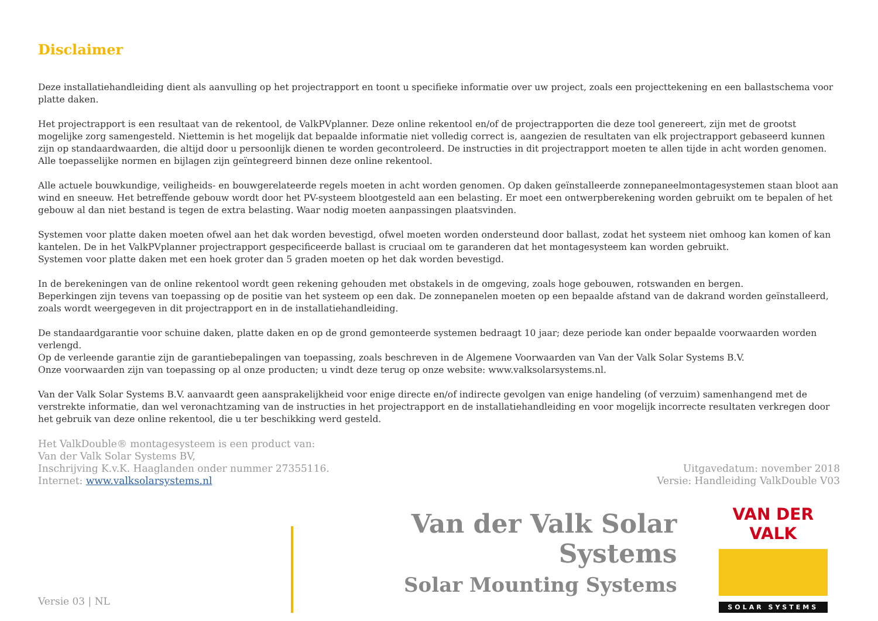Disclaimer
Deze installatiehandleiding dient als aanvulling op het projectrapport en toont u specifieke informatie over uw project, zoals een projecttekening en een ballastschema voor platte daken.
Het projectrapport is een resultaat van de rekentool, de ValkPVplanner. Deze online rekentool en/of de projectrapporten die deze tool genereert, zijn met de grootst mogelijke zorg samengesteld. Niettemin is het mogelijk dat bepaalde informatie niet volledig correct is, aangezien de resultaten van elk projectrapport gebaseerd kunnen zijn op standaardwaarden, die altijd door u persoonlijk dienen te worden gecontroleerd. De instructies in dit projectrapport moeten te allen tijde in acht worden genomen.
Alle toepasselijke normen en bijlagen zijn geïntegreerd binnen deze online rekentool.
Alle actuele bouwkundige, veiligheids- en bouwgerelateerde regels moeten in acht worden genomen. Op daken geïnstalleerde zonnepaneelmontagesystemen staan bloot aan wind en sneeuw. Het betreffende gebouw wordt door het PV-systeem blootgesteld aan een belasting. Er moet een ontwerpberekening worden gebruikt om te bepalen of het gebouw al dan niet bestand is tegen de extra belasting. Waar nodig moeten aanpassingen plaatsvinden.
Systemen voor platte daken moeten ofwel aan het dak worden bevestigd, ofwel moeten worden ondersteund door ballast, zodat het systeem niet omhoog kan komen of kan kantelen. De in het ValkPVplanner projectrapport gespecificeerde ballast is cruciaal om te garanderen dat het montagesysteem kan worden gebruikt.
Systemen voor platte daken met een hoek groter dan 5 graden moeten op het dak worden bevestigd.
In de berekeningen van de online rekentool wordt geen rekening gehouden met obstakels in de omgeving, zoals hoge gebouwen, rotswanden en bergen.
Beperkingen zijn tevens van toepassing op de positie van het systeem op een dak. De zonnepanelen moeten op een bepaalde afstand van de dakrand worden geïnstalleerd, zoals wordt weergegeven in dit projectrapport en in de installatiehandleiding.
De standaardgarantie voor schuine daken, platte daken en op de grond gemonteerde systemen bedraagt 10 jaar; deze periode kan onder bepaalde voorwaarden worden verlengd.
Op de verleende garantie zijn de garantiebepalingen van toepassing, zoals beschreven in de Algemene Voorwaarden van Van der Valk Solar Systems B.V.
Onze voorwaarden zijn van toepassing op al onze producten; u vindt deze terug op onze website: www.valksolarsystems.nl.
Van der Valk Solar Systems B.V. aanvaardt geen aansprakelijkheid voor enige directe en/of indirecte gevolgen van enige handeling (of verzuim) samenhangend met de verstrekte informatie, dan wel veronachtzaming van de instructies in het projectrapport en de installatiehandleiding en voor mogelijk incorrecte resultaten verkregen door het gebruik van deze online rekentool, die u ter beschikking werd gesteld.
Het ValkDouble® montagesysteem is een product van:
Van der Valk Solar Systems BV,
Inschrijving K.v.K. Haaglanden onder nummer 27355116.
Internet: www.valksolarsystems.nl
Uitgavedatum: november 2018
Versie: Handleiding ValkDouble V03
Versie 03 | NL
Van der Valk Solar Systems
Solar Mounting Systems
VAN DER VALK
SOLAR SYSTEMS